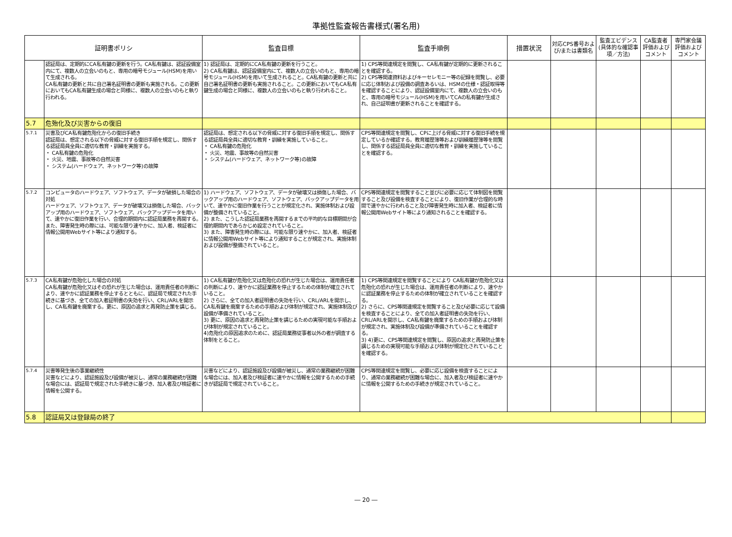準拠性監査報告書様式(署名用)
| 証明書ポリシ | | 監査目標 | 監査手順例 | 措置状況 | 対応CPS番号および/または書類名 | 監査エビデンス(具体的な確認事項／方法) | CA監査者評価およびコメント | 専門家会議評価およびコメント |
| --- | --- | --- | --- | --- | --- | --- | --- | --- |
| | 認証局は、定期的にCA私有鍵の更新を行う。CA私有鍵は、認証設備室内にて、複数人の立会いのもと、専用の暗号モジュール(HSM)を用いて生成される。 CA私有鍵の更新と共に自己署名証明書の更新も実施される。この更新においてもCA私有鍵生成の場合と同様に、複数人の立会いのもと執り行われる。 | 1) 認証局は、定期的にCA私有鍵の更新を行うこと。 2) CA私有鍵は、認証設備室内にて、複数人の立会いのもと、専用の暗号モジュール(HSM)を用いて生成されること。CA私有鍵の更新と共に自己署名証明書の更新も実施されること。この更新においてもCA私有鍵生成の場合と同様に、複数人の立会いのもと執り行われること。 | 1) CPS等関連規定を閲覧し、CA私有鍵が定期的に更新されることを確認する。 2) CPS等関連資料およびキーセレモニー等の記録を閲覧し、必要に応じ体制および設備の調査あるいは、HSMの仕様・認証取得等を確認することにより、認証設備室内にて、複数人の立会いのもと、専用の暗号モジュール(HSM)を用いてCAの私有鍵が生成され、自己証明書が更新されることを確認する。 | | | | | |
| 5.7 | 危殆化及び災害からの復旧 | | | | | | | |
| 5.7.1 | 災害及びCA私有鍵危殆化からの復旧手続き 認証局は、想定される以下の脅威に対する復旧手順を規定し、関係する認証局員全員に適切な教育・訓練を実施する。 ・ CA私有鍵の危殆化 ・ 火災、地震、事故等の自然災害 ・ システム(ハードウェア、ネットワーク等)の故障 | 認証局は、想定される以下の脅威に対する復旧手順を規定し、関係する認証局員全員に適切な教育・訓練を実施していること。 ・ CA私有鍵の危殆化 ・ 火災、地震、事故等の自然災害 ・ システム(ハードウェア、ネットワーク等)の故障 | CPS等関連規定を閲覧し、CPに上げる脅威に対する復旧手続を規定しているか確認する。教育履歴簿等および訓練履歴簿等を閲覧し、関係する認証局員全員に適切な教育・訓練を実施していることを確認する。 | | | | | |
| 5.7.2 | コンピュータのハードウェア、ソフトウェア、データが破損した場合の対処 ハードウェア、ソフトウェア、データが破壊又は損傷した場合、バックアップ用のハードウェア、ソフトウェア、バックアップデータを用いて、速やかに復旧作業を行い、合理的期間内に認証局業務を再開する。また、障害発生時の際には、可能な限り速やかに、加入者、検証者に情報公開用Webサイト等により通知する。 | 1) ハードウェア、ソフトウェア、データが破壊又は損傷した場合、バックアップ用のハードウェア、ソフトウェア、バックアップデータを用いて、速やかに復旧作業を行うことが規定化され、実施体制および設備が整備されていること。 2) また、こうした認証局業務を再開するまでの平均的な目標期間が合理的期間内であらかじめ設定されていること。 3) また、障害発生時の際には、可能な限り速やかに、加入者、検証者に情報公開用Webサイト等により通知することが規定され、実施体制および設備が整備されていること。 | CPS等関連規定を閲覧すること並びに必要に応じて体制図を閲覧すること及び設備を検査することにより、復旧作業が合理的な時間で速やかに行われること及び障害発生時に加入者、検証者に情報公開用Webサイト等により通知されることを確認する。 | | | | | |
| 5.7.3 | CA私有鍵が危殆化した場合の対処 CA私有鍵が危殆化又はその恐れが生じた場合は、運用責任者の判断により、速やかに認証業務を停止するとともに、認証局で規定された手続きに基づき、全ての加入者証明書の失効を行い、CRL/ARLを開示し、CA私有鍵を廃棄する。更に、原因の追求と再発防止策を講じる。 | 1) CA私有鍵が危殆化又は危殆化の恐れが生じた場合は、運用責任者の判断により、速やかに認証業務を停止するための体制が確立されていること。 2) さらに、全ての加入者証明書の失効を行い、CRL/ARLを開示し、CA私有鍵を廃棄するための手順および体制が規定され、実施体制及び設備が準備されていること。 3) 更に、原因の追求と再発防止策を講じるための実現可能な手順および体制が規定されていること。 4)危殆化の原因追求のために、認証局業務従事者以外の者が調査する体制をとること。 | 1) CPS等関連規定を閲覧することにより CA私有鍵が危殆化又は危殆化の恐れが生じた場合は、運用責任者の判断により、速やかに認証業務を停止するための体制が確立されていることを確認する。 2) さらに、CPS等関連規定を閲覧すること及び必要に応じて設備を検査することにより、全ての加入者証明書の失効を行い、CRL/ARLを開示し、CA私有鍵を廃棄するための手順および体制が規定され、実施体制及び設備が準備されていることを確認する。 3) 4)更に、CPS等関連規定を閲覧し、原因の追求と再発防止策を講じるための実現可能な手順および体制が規定化されていることを確認する。 | | | | | |
| 5.7.4 | 災害等発生後の事業継続性 災害などにより、認証施設及び設備が被災し、通常の業務継続が困難な場合には、認証局で規定された手続きに基づき、加入者及び検証者に情報を公開する。 | 災害などにより、認証施設及び設備が被災し、通常の業務継続が困難な場合には、加入者及び検証者に速やかに情報を公開するための手続きが認証局で規定されていること。 | CPS等関連規定を閲覧し、必要に応じ設備を検査することにより、通常の業務継続が困難な場合に、加入者及び検証者に速やかに情報を公開するための手続きが規定されていること。 | | | | | |
| 5.8 | 認証局又は登録局の終了 | | | | | | | |
― 20 ―